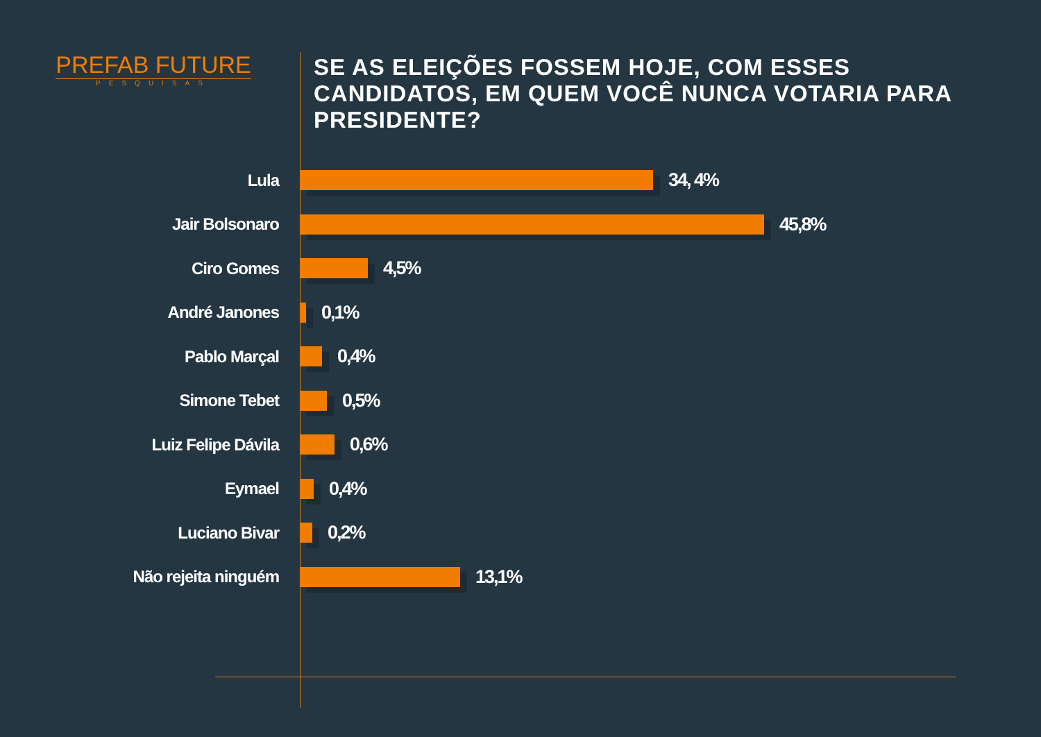PREFAB FUTURE
PESQUISAS
SE AS ELEIÇÕES FOSSEM HOJE, COM ESSES CANDIDATOS, EM QUEM VOCÊ NUNCA VOTARIA PARA PRESIDENTE?
Lula 34, 4%
Jair Bolsonaro 45,8%
Ciro Gomes 4,5%
André Janones 0,1%
Pablo Marçal 0,4%
Simone Tebet 0,5%
Luiz Felipe Dávila 0,6%
Eymael 0,4%
Luciano Bivar 0,2%
Não rejeita ninguém 13,1%